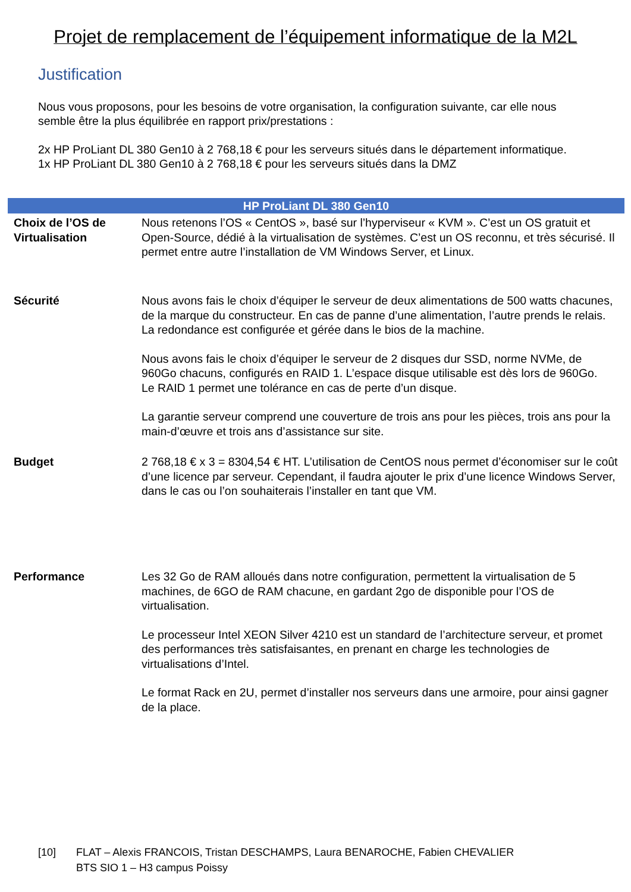Projet de remplacement de l’équipement informatique de la M2L
Justification
Nous vous proposons, pour les besoins de votre organisation, la configuration suivante, car elle nous semble être la plus équilibrée en rapport prix/prestations :
2x HP ProLiant DL 380 Gen10 à 2 768,18 € pour les serveurs situés dans le département informatique.
1x HP ProLiant DL 380 Gen10 à 2 768,18 € pour les serveurs situés dans la DMZ
| HP ProLiant DL 380 Gen10 | |
| --- | --- |
| Choix de l’OS de Virtualisation | Nous retenons l’OS « CentOS », basé sur l’hyperviseur « KVM ». C’est un OS gratuit et Open-Source, dédié à la virtualisation de systèmes. C’est un OS reconnu, et très sécurisé. Il permet entre autre l’installation de VM Windows Server, et Linux. |
| Sécurité | Nous avons fais le choix d’équiper le serveur de deux alimentations de 500 watts chacunes, de la marque du constructeur. En cas de panne d’une alimentation, l’autre prends le relais. La redondance est configurée et gérée dans le bios de la machine. Nous avons fais le choix d’équiper le serveur de 2 disques dur SSD, norme NVMe, de 960Go chacuns, configurés en RAID 1. L’espace disque utilisable est dès lors de 960Go. Le RAID 1 permet une tolérance en cas de perte d’un disque. La garantie serveur comprend une couverture de trois ans pour les pièces, trois ans pour la main-d’œuvre et trois ans d’assistance sur site. |
| Budget | 2 768,18 € x 3 = 8304,54 € HT. L’utilisation de CentOS nous permet d’économiser sur le coût d’une licence par serveur. Cependant, il faudra ajouter le prix d’une licence Windows Server, dans le cas ou l’on souhaiterais l’installer en tant que VM. |
| Performance | Les 32 Go de RAM alloués dans notre configuration, permettent la virtualisation de 5 machines, de 6GO de RAM chacune, en gardant 2go de disponible pour l’OS de virtualisation. Le processeur Intel XEON Silver 4210 est un standard de l’architecture serveur, et promet des performances très satisfaisantes, en prenant en charge les technologies de virtualisations d’Intel. Le format Rack en 2U, permet d’installer nos serveurs dans une armoire, pour ainsi gagner de la place. |
[10] FLAT – Alexis FRANCOIS, Tristan DESCHAMPS, Laura BENAROCHE, Fabien CHEVALIER
BTS SIO 1 – H3 campus Poissy